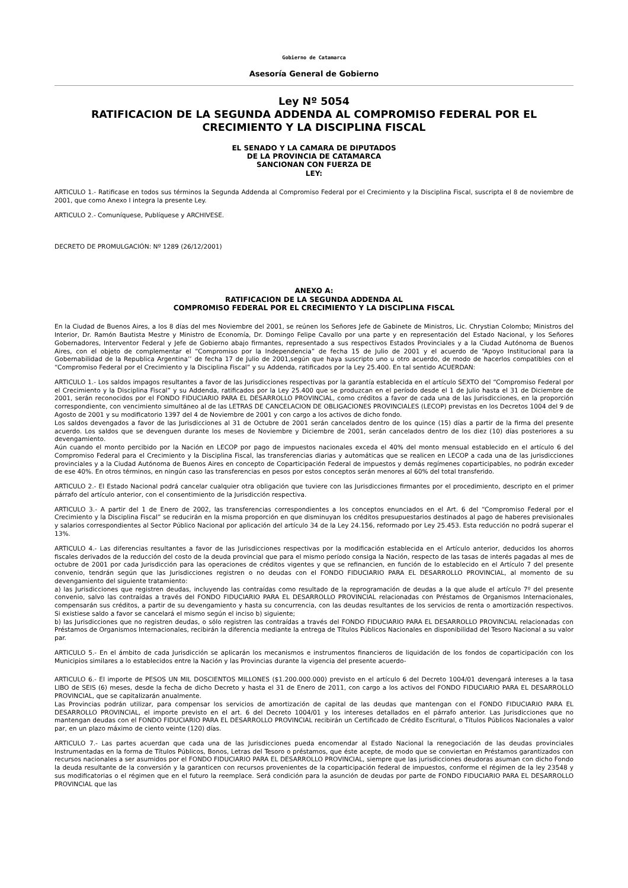Gobierno de Catamarca
Asesoría General de Gobierno
Ley Nº 5054
RATIFICACION DE LA SEGUNDA ADDENDA AL COMPROMISO FEDERAL POR EL CRECIMIENTO Y LA DISCIPLINA FISCAL
EL SENADO Y LA CAMARA DE DIPUTADOS
DE LA PROVINCIA DE CATAMARCA
SANCIONAN CON FUERZA DE
LEY:
ARTICULO 1.- Ratificase en todos sus términos la Segunda Addenda al Compromiso Federal por el Crecimiento y la Disciplina Fiscal, suscripta el 8 de noviembre de 2001, que como Anexo I integra la presente Ley.
ARTICULO 2.- Comuníquese, Publíquese y ARCHIVESE.
DECRETO DE PROMULGACIÓN: Nº 1289 (26/12/2001)
ANEXO A:
RATIFICACION DE LA SEGUNDA ADDENDA AL
COMPROMISO FEDERAL POR EL CRECIMIENTO Y LA DISCIPLINA FISCAL
En la Ciudad de Buenos Aires, a los 8 días del mes Noviembre del 2001, se reúnen los Señores Jefe de Gabinete de Ministros, Lic. Chrystian Colombo; Ministros del Interior, Dr. Ramón Bautista Mestre y Ministro de Economía, Dr. Domingo Felipe Cavallo por una parte y en representación del Estado Nacional, y los Señores Gobernadores, Interventor Federal y Jefe de Gobierno abajo firmantes, representado a sus respectivos Estados Provinciales y a la Ciudad Autónoma de Buenos Aires, con el objeto de complementar el “Compromiso por la Independencia” de fecha 15 de Julio de 2001 y el acuerdo de “Apoyo Institucional para la Gobernabilidad de la Republica Argentina’’ de fecha 17 de Julio de 2001,según que haya suscripto uno u otro acuerdo, de modo de hacerlos compatibles con el “Compromiso Federal por el Crecimiento y la Disciplina Fiscal” y su Addenda, ratificados por la Ley 25.400. En tal sentido ACUERDAN:
ARTICULO 1.- Los saldos impagos resultantes a favor de las Jurisdicciones respectivas por la garantía establecida en el artículo SEXTO del “Compromiso Federal por el Crecimiento y la Disciplina Fiscal” y su Addenda, ratificados por la Ley 25.400 que se produzcan en el período desde el 1 de Julio hasta el 31 de Diciembre de 2001, serán reconocidos por el FONDO FIDUCIARIO PARA EL DESARROLLO PROVINCIAL, como créditos a favor de cada una de las Jurisdicciones, en la proporción correspondiente, con vencimiento simultáneo al de las LETRAS DE CANCELACION DE OBLIGACIONES PROVINCIALES (LECOP) previstas en los Decretos 1004 del 9 de Agosto de 2001 y su modificatorio 1397 del 4 de Noviembre de 2001 y con cargo a los activos de dicho fondo.
Los saldos devengados a favor de las Jurisdicciones al 31 de Octubre de 2001 serán cancelados dentro de los quince (15) días a partir de la firma del presente acuerdo. Los saldos que se devenguen durante los meses de Noviembre y Diciembre de 2001, serán cancelados dentro de los diez (10) días posteriores a su devengamiento.
Aún cuando el monto percibido por la Nación en LECOP por pago de impuestos nacionales exceda el 40% del monto mensual establecido en el artículo 6 del Compromiso Federal para el Crecimiento y la Disciplina Fiscal, las transferencias diarias y automáticas que se realicen en LECOP a cada una de las jurisdicciones provinciales y a la Ciudad Autónoma de Buenos Aires en concepto de Coparticipación Federal de impuestos y demás regímenes coparticipables, no podrán exceder de ese 40%. En otros términos, en ningún caso las transferencias en pesos por estos conceptos serán menores al 60% del total transferido.
ARTICULO 2.- El Estado Nacional podrá cancelar cualquier otra obligación que tuviere con las Jurisdicciones firmantes por el procedimiento, descripto en el primer párrafo del artículo anterior, con el consentimiento de la Jurisdicción respectiva.
ARTICULO 3.- A partir del 1 de Enero de 2002, las transferencias correspondientes a los conceptos enunciados en el Art. 6 del “Compromiso Federal por el Crecimiento y la Disciplina Fiscal” se reducirán en la misma proporción en que disminuyan los créditos presupuestarios destinados al pago de haberes previsionales y salarios correspondientes al Sector Público Nacional por aplicación del artículo 34 de la Ley 24.156, reformado por Ley 25.453. Esta reducción no podrá superar el 13%.
ARTICULO 4.- Las diferencias resultantes a favor de las Jurisdicciones respectivas por la modificación establecida en el Artículo anterior, deducidos los ahorros fiscales derivados de la reducción del costo de la deuda provincial que para el mismo período consiga la Nación, respecto de las tasas de interés pagadas al mes de octubre de 2001 por cada Jurisdicción para las operaciones de créditos vigentes y que se refinancien, en función de lo establecido en el Artículo 7 del presente convenio, tendrán según que las Jurisdicciones registren o no deudas con el FONDO FIDUCIARIO PARA EL DESARROLLO PROVINCIAL, al momento de su devengamiento del siguiente tratamiento:
a) las Jurisdicciones que registren deudas, incluyendo las contraídas como resultado de la reprogramación de deudas a la que alude el artículo 7º del presente convenio, salvo las contraídas a través del FONDO FIDUCIARIO PARA EL DESARROLLO PROVINCIAL relacionadas con Préstamos de Organismos Internacionales, compensarán sus créditos, a partir de su devengamiento y hasta su concurrencia, con las deudas resultantes de los servicios de renta o amortización respectivos. Si existiese saldo a favor se cancelará el mismo según el inciso b) siguiente;
b) las Jurisdicciones que no registren deudas, o sólo registren las contraídas a través del FONDO FIDUCIARIO PARA EL DESARROLLO PROVINCIAL relacionadas con Préstamos de Organismos Internacionales, recibirán la diferencia mediante la entrega de Títulos Públicos Nacionales en disponibilidad del Tesoro Nacional a su valor par.
ARTICULO 5.- En el ámbito de cada Jurisdicción se aplicarán los mecanismos e instrumentos financieros de liquidación de los fondos de coparticipación con los Municipios similares a lo establecidos entre la Nación y las Provincias durante la vigencia del presente acuerdo-
ARTICULO 6.- El importe de PESOS UN MIL DOSCIENTOS MILLONES ($1.200.000.000) previsto en el artículo 6 del Decreto 1004/01 devengará intereses a la tasa LIBO de SEIS (6) meses, desde la fecha de dicho Decreto y hasta el 31 de Enero de 2011, con cargo a los activos del FONDO FIDUCIARIO PARA EL DESARROLLO PROVINCIAL, que se capitalizarán anualmente.
Las Provincias podrán utilizar, para compensar los servicios de amortización de capital de las deudas que mantengan con el FONDO FIDUCIARIO PARA EL DESARROLLO PROVINCIAL, el importe previsto en el art. 6 del Decreto 1004/01 y los intereses detallados en el párrafo anterior. Las Jurisdicciones que no mantengan deudas con el FONDO FIDUCIARIO PARA EL DESARROLLO PROVINCIAL recibirán un Certificado de Crédito Escritural, o Títulos Públicos Nacionales a valor par, en un plazo máximo de ciento veinte (120) días.
ARTICULO 7.- Las partes acuerdan que cada una de las Jurisdicciones pueda encomendar al Estado Nacional la renegociación de las deudas provinciales Instrumentadas en la forma de Títulos Públicos, Bonos, Letras del Tesoro o préstamos, que éste acepte, de modo que se conviertan en Préstamos garantizados con recursos nacionales a ser asumidos por el FONDO FIDUCIARIO PARA EL DESARROLLO PROVINCIAL, siempre que las jurisdicciones deudoras asuman con dicho Fondo la deuda resultante de la conversión y la garanticen con recursos provenientes de la coparticipación federal de impuestos, conforme el régimen de la ley 23548 y sus modificatorias o el régimen que en el futuro la reemplace. Será condición para la asunción de deudas por parte de FONDO FIDUCIARIO PARA EL DESARROLLO PROVINCIAL que las